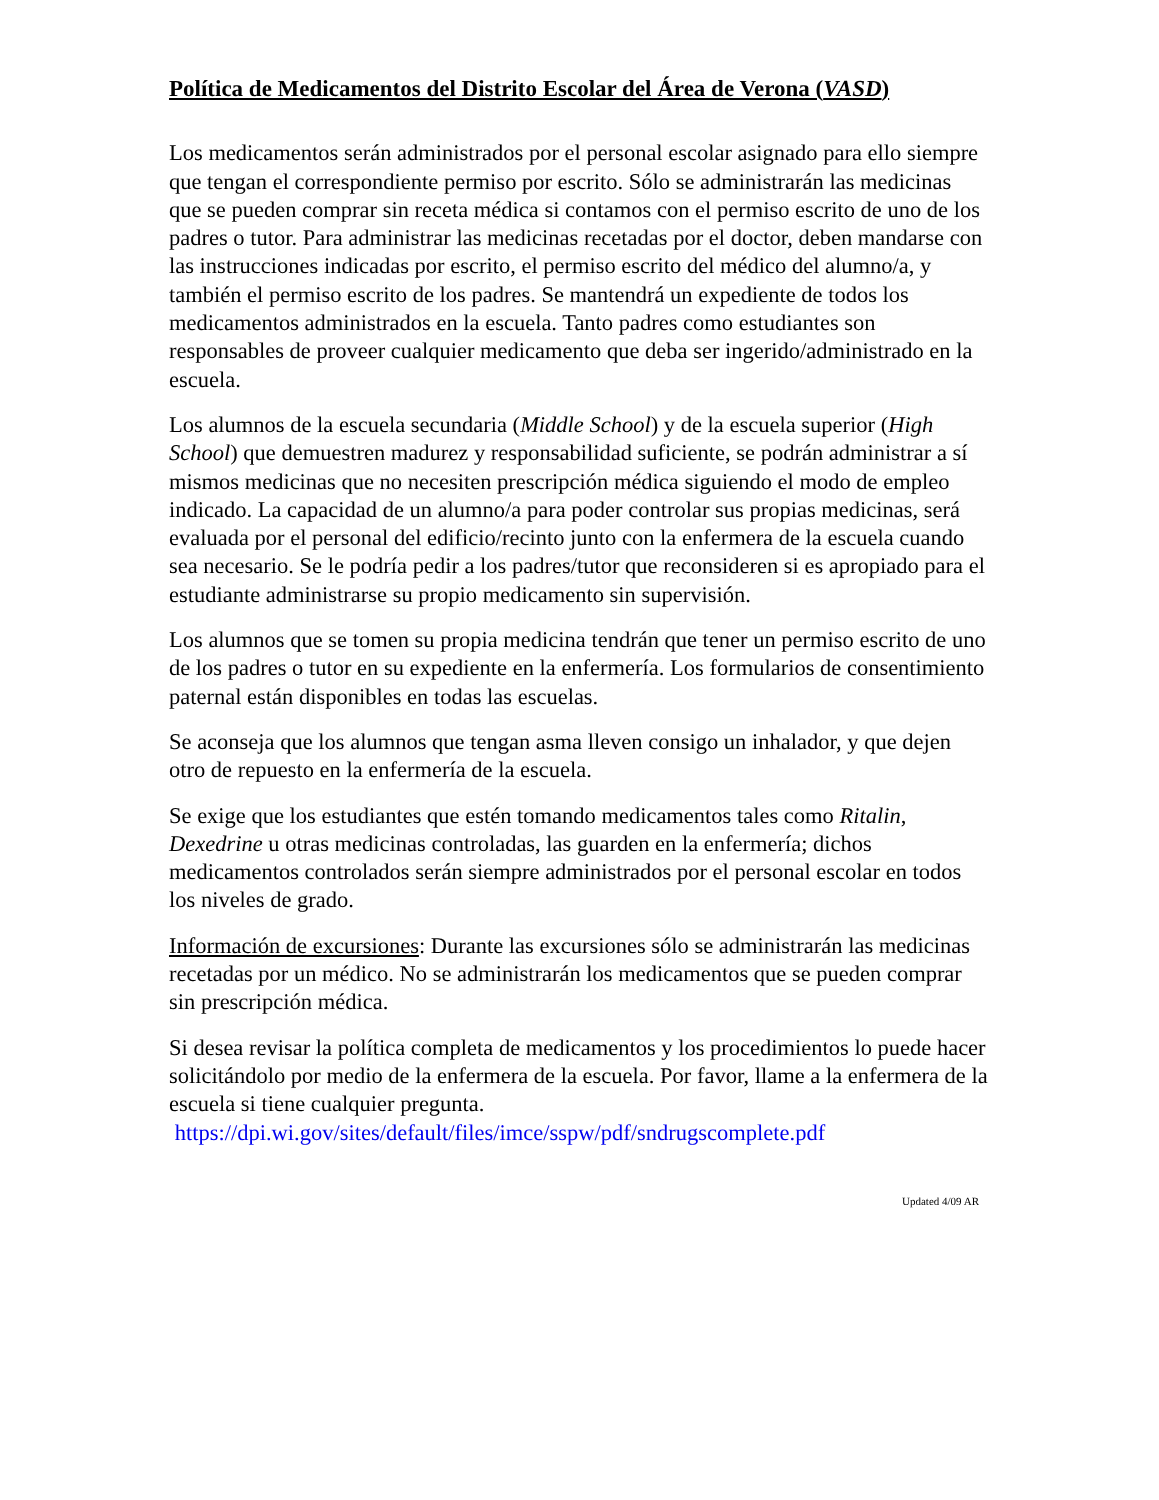Política de Medicamentos del Distrito Escolar del Área de Verona (VASD)
Los medicamentos serán administrados por el personal escolar asignado para ello siempre que tengan el correspondiente permiso por escrito. Sólo se administrarán las medicinas que se pueden comprar sin receta médica si contamos con el permiso escrito de uno de los padres o tutor. Para administrar las medicinas recetadas por el doctor, deben mandarse con las instrucciones indicadas por escrito, el permiso escrito del médico del alumno/a, y también el permiso escrito de los padres. Se mantendrá un expediente de todos los medicamentos administrados en la escuela. Tanto padres como estudiantes son responsables de proveer cualquier medicamento que deba ser ingerido/administrado en la escuela.
Los alumnos de la escuela secundaria (Middle School) y de la escuela superior (High School) que demuestren madurez y responsabilidad suficiente, se podrán administrar a sí mismos medicinas que no necesiten prescripción médica siguiendo el modo de empleo indicado. La capacidad de un alumno/a para poder controlar sus propias medicinas, será evaluada por el personal del edificio/recinto junto con la enfermera de la escuela cuando sea necesario. Se le podría pedir a los padres/tutor que reconsideren si es apropiado para el estudiante administrarse su propio medicamento sin supervisión.
Los alumnos que se tomen su propia medicina tendrán que tener un permiso escrito de uno de los padres o tutor en su expediente en la enfermería. Los formularios de consentimiento paternal están disponibles en todas las escuelas.
Se aconseja que los alumnos que tengan asma lleven consigo un inhalador, y que dejen otro de repuesto en la enfermería de la escuela.
Se exige que los estudiantes que estén tomando medicamentos tales como Ritalin, Dexedrine u otras medicinas controladas, las guarden en la enfermería; dichos medicamentos controlados serán siempre administrados por el personal escolar en todos los niveles de grado.
Información de excursiones: Durante las excursiones sólo se administrarán las medicinas recetadas por un médico. No se administrarán los medicamentos que se pueden comprar sin prescripción médica.
Si desea revisar la política completa de medicamentos y los procedimientos lo puede hacer solicitándolo por medio de la enfermera de la escuela. Por favor, llame a la enfermera de la escuela si tiene cualquier pregunta.
https://dpi.wi.gov/sites/default/files/imce/sspw/pdf/sndrugscomplete.pdf
Updated 4/09 AR